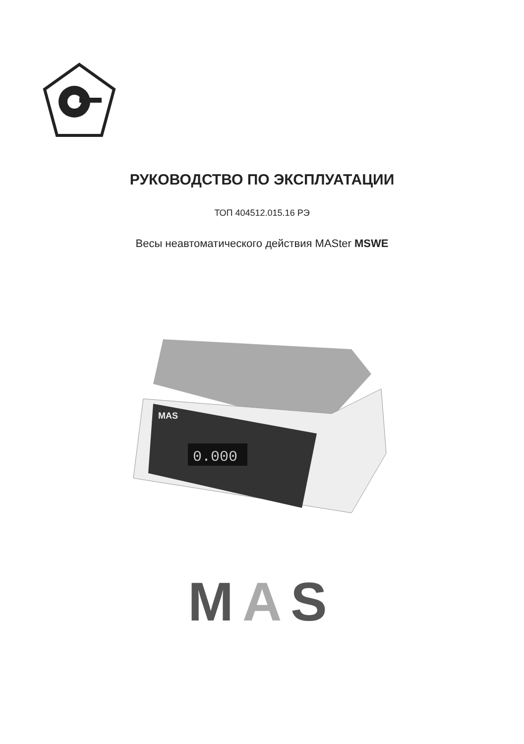РУКОВОДСТВО ПО ЭКСПЛУАТАЦИИ
ТОП 404512.015.16 РЭ
Весы неавтоматического действия MASter MSWE
0.000
MAS
MAS